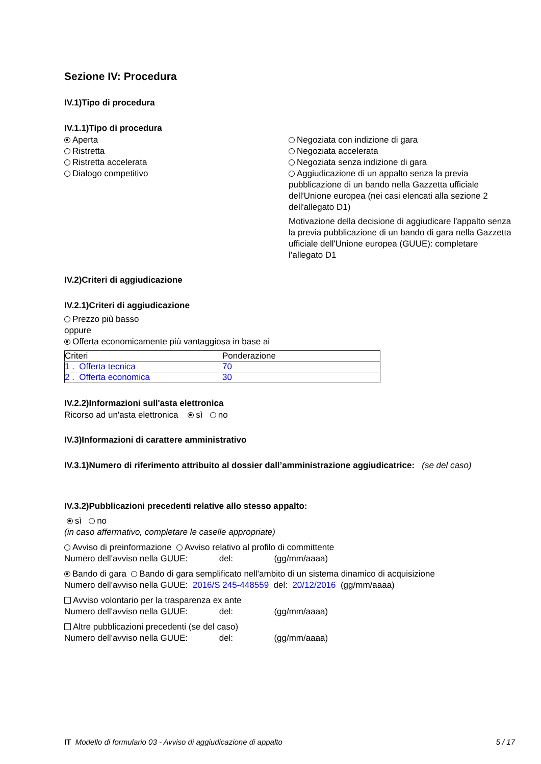Sezione IV: Procedura
IV.1)Tipo di procedura
IV.1.1)Tipo di procedura
Aperta
Ristretta
Ristretta accelerata
Dialogo competitivo
Negoziata con indizione di gara
Negoziata accelerata
Negoziata senza indizione di gara
Aggiudicazione di un appalto senza la previa pubblicazione di un bando nella Gazzetta ufficiale dell'Unione europea (nei casi elencati alla sezione 2 dell'allegato D1)
Motivazione della decisione di aggiudicare l'appalto senza la previa pubblicazione di un bando di gara nella Gazzetta ufficiale dell'Unione europea (GUUE): completare l’allegato D1
IV.2)Criteri di aggiudicazione
IV.2.1)Criteri di aggiudicazione
Prezzo più basso
oppure
Offerta economicamente più vantaggiosa in base ai
| Criteri | Ponderazione |
| --- | --- |
| 1 . Offerta tecnica | 70 |
| 2 . Offerta economica | 30 |
IV.2.2)Informazioni sull'asta elettronica
Ricorso ad un'asta elettronica sì no
IV.3)Informazioni di carattere amministrativo
IV.3.1)Numero di riferimento attribuito al dossier dall’amministrazione aggiudicatrice: (se del caso)
IV.3.2)Pubblicazioni precedenti relative allo stesso appalto:
sì no
(in caso affermativo, completare le caselle appropriate)
Avviso di preinformazione Avviso relativo al profilo di committente
Numero dell'avviso nella GUUE: del: (gg/mm/aaaa)
Bando di gara Bando di gara semplificato nell'ambito di un sistema dinamico di acquisizione
Numero dell'avviso nella GUUE: 2016/S 245-448559 del: 20/12/2016 (gg/mm/aaaa)
Avviso volontario per la trasparenza ex ante
Numero dell'avviso nella GUUE: del: (gg/mm/aaaa)
Altre pubblicazioni precedenti (se del caso)
Numero dell'avviso nella GUUE: del: (gg/mm/aaaa)
IT Modello di formulario 03 - Avviso di aggiudicazione di appalto 5 / 17